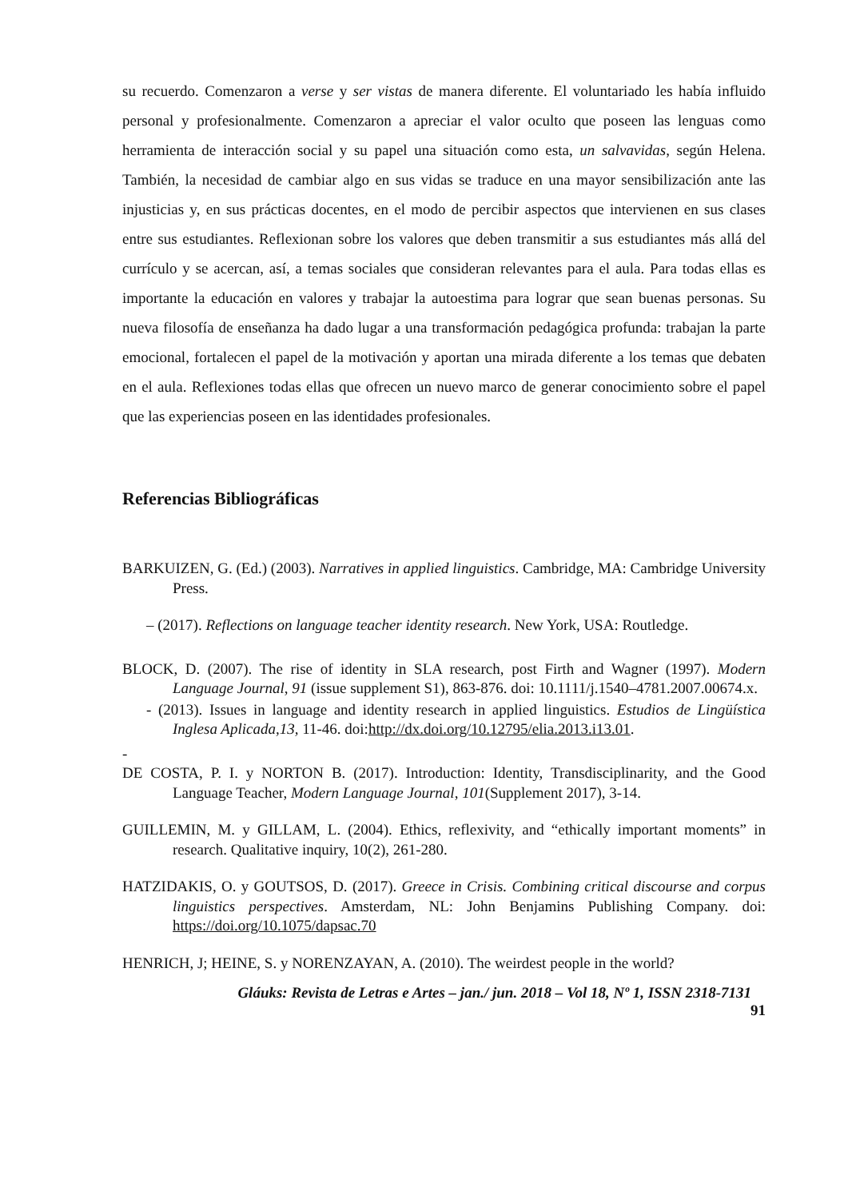su recuerdo. Comenzaron a verse y ser vistas de manera diferente. El voluntariado les había influido personal y profesionalmente. Comenzaron a apreciar el valor oculto que poseen las lenguas como herramienta de interacción social y su papel una situación como esta, un salvavidas, según Helena. También, la necesidad de cambiar algo en sus vidas se traduce en una mayor sensibilización ante las injusticias y, en sus prácticas docentes, en el modo de percibir aspectos que intervienen en sus clases entre sus estudiantes. Reflexionan sobre los valores que deben transmitir a sus estudiantes más allá del currículo y se acercan, así, a temas sociales que consideran relevantes para el aula. Para todas ellas es importante la educación en valores y trabajar la autoestima para lograr que sean buenas personas. Su nueva filosofía de enseñanza ha dado lugar a una transformación pedagógica profunda: trabajan la parte emocional, fortalecen el papel de la motivación y aportan una mirada diferente a los temas que debaten en el aula. Reflexiones todas ellas que ofrecen un nuevo marco de generar conocimiento sobre el papel que las experiencias poseen en las identidades profesionales.
Referencias Bibliográficas
BARKUIZEN, G. (Ed.) (2003). Narratives in applied linguistics. Cambridge, MA: Cambridge University Press.
– (2017). Reflections on language teacher identity research. New York, USA: Routledge.
BLOCK, D. (2007). The rise of identity in SLA research, post Firth and Wagner (1997). Modern Language Journal, 91 (issue supplement S1), 863-876. doi: 10.1111/j.1540–4781.2007.00674.x.
- (2013). Issues in language and identity research in applied linguistics. Estudios de Lingüística Inglesa Aplicada,13, 11-46. doi:http://dx.doi.org/10.12795/elia.2013.i13.01.
-
DE COSTA, P. I. y NORTON B. (2017). Introduction: Identity, Transdisciplinarity, and the Good Language Teacher, Modern Language Journal, 101(Supplement 2017), 3-14.
GUILLEMIN, M. y GILLAM, L. (2004). Ethics, reflexivity, and “ethically important moments” in research. Qualitative inquiry, 10(2), 261-280.
HATZIDAKIS, O. y GOUTSOS, D. (2017). Greece in Crisis. Combining critical discourse and corpus linguistics perspectives. Amsterdam, NL: John Benjamins Publishing Company. doi: https://doi.org/10.1075/dapsac.70
HENRICH, J; HEINE, S. y NORENZAYAN, A. (2010). The weirdest people in the world?
Gláuks: Revista de Letras e Artes – jan./ jun. 2018 – Vol 18, Nº 1, ISSN 2318-7131
91